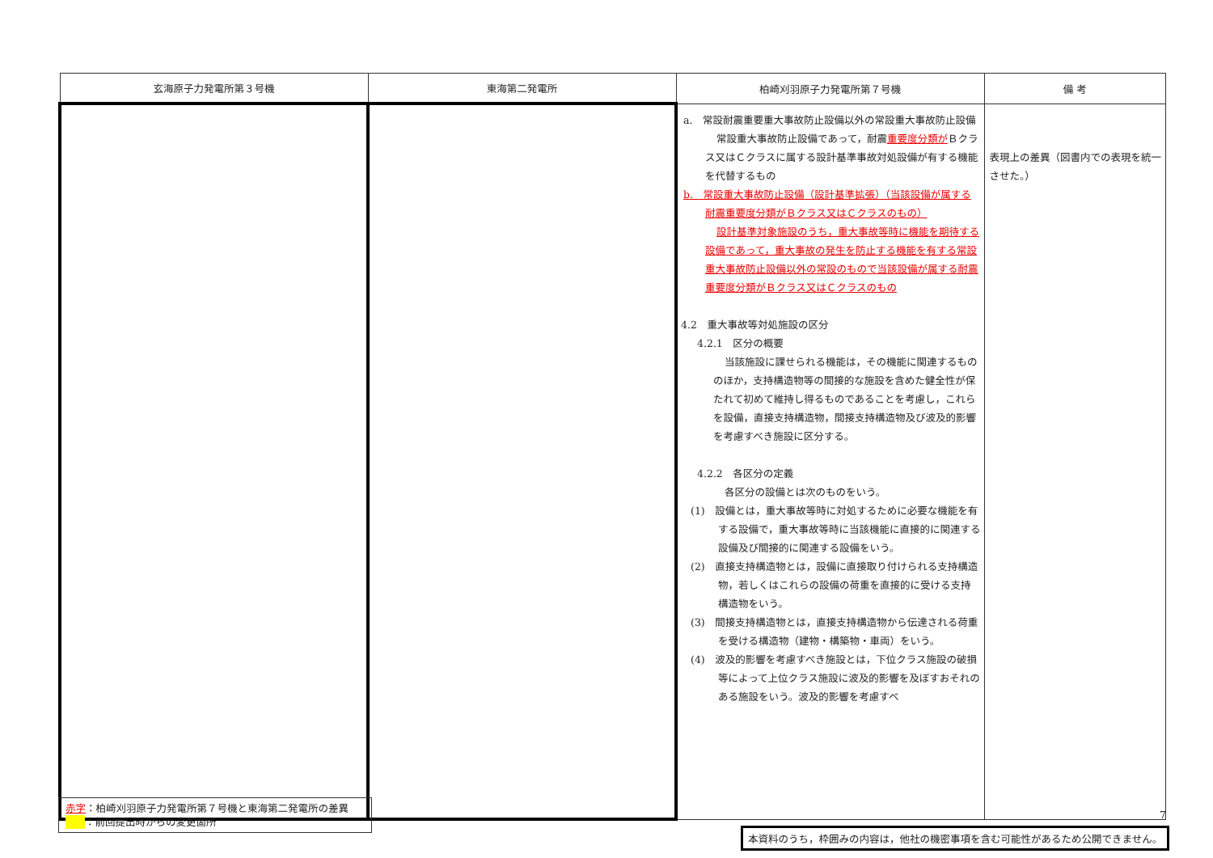| 玄海原子力発電所第３号機 | 東海第二発電所 | 柏崎刈羽原子力発電所第７号機 | 備 考 |
| --- | --- | --- | --- |
| | | a. 常設耐震重要重大事故防止設備以外の常設重大事故防止設備 常設重大事故防止設備であって，耐震 重要度分類が Ｂクラス又はＣクラスに属する設計基準事故対処設備が有する機能を代替するもの b. 常設重大事故防止設備（設計基準拡張）（当該設備が属する耐震重要度分類がＢクラス又はＣクラスのもの） 設計基準対象施設のうち，重大事故等時に機能を期待する設備であって，重大事故の発生を防止する機能を有する常設重大事故防止設備以外の常設のもので当該設備が属する耐震重要度分類がＢクラス又はＣクラスのもの 4.2 重大事故等対処施設の区分 4.2.1 区分の概要 当該施設に課せられる機能は，その機能に関連するもののほか，支持構造物等の間接的な施設を含めた健全性が保たれて初めて維持し得るものであることを考慮し，これらを設備，直接支持構造物，間接支持構造物及び波及的影響を考慮すべき施設に区分する。 4.2.2 各区分の定義 各区分の設備とは次のものをいう。 (1) 設備とは，重大事故等時に対処するために必要な機能を有する設備で，重大事故等時に当該機能に直接的に関連する設備及び間接的に関連する設備をいう。 (2) 直接支持構造物とは，設備に直接取り付けられる支持構造物，若しくはこれらの設備の荷重を直接的に受ける支持構造物をいう。 (3) 間接支持構造物とは，直接支持構造物から伝達される荷重を受ける構造物（建物・構築物・車両）をいう。 (4) 波及的影響を考慮すべき施設とは，下位クラス施設の破損等によって上位クラス施設に波及的影響を及ぼすおそれのある施設をいう。波及的影響を考慮すべ | 表現上の差異（図書内での表現を統一させた。） |
赤字：柏崎刈羽原子力発電所第７号機と東海第二発電所の差異
：前回提出時からの変更箇所
7
本資料のうち，枠囲みの内容は，他社の機密事項を含む可能性があるため公開できません。